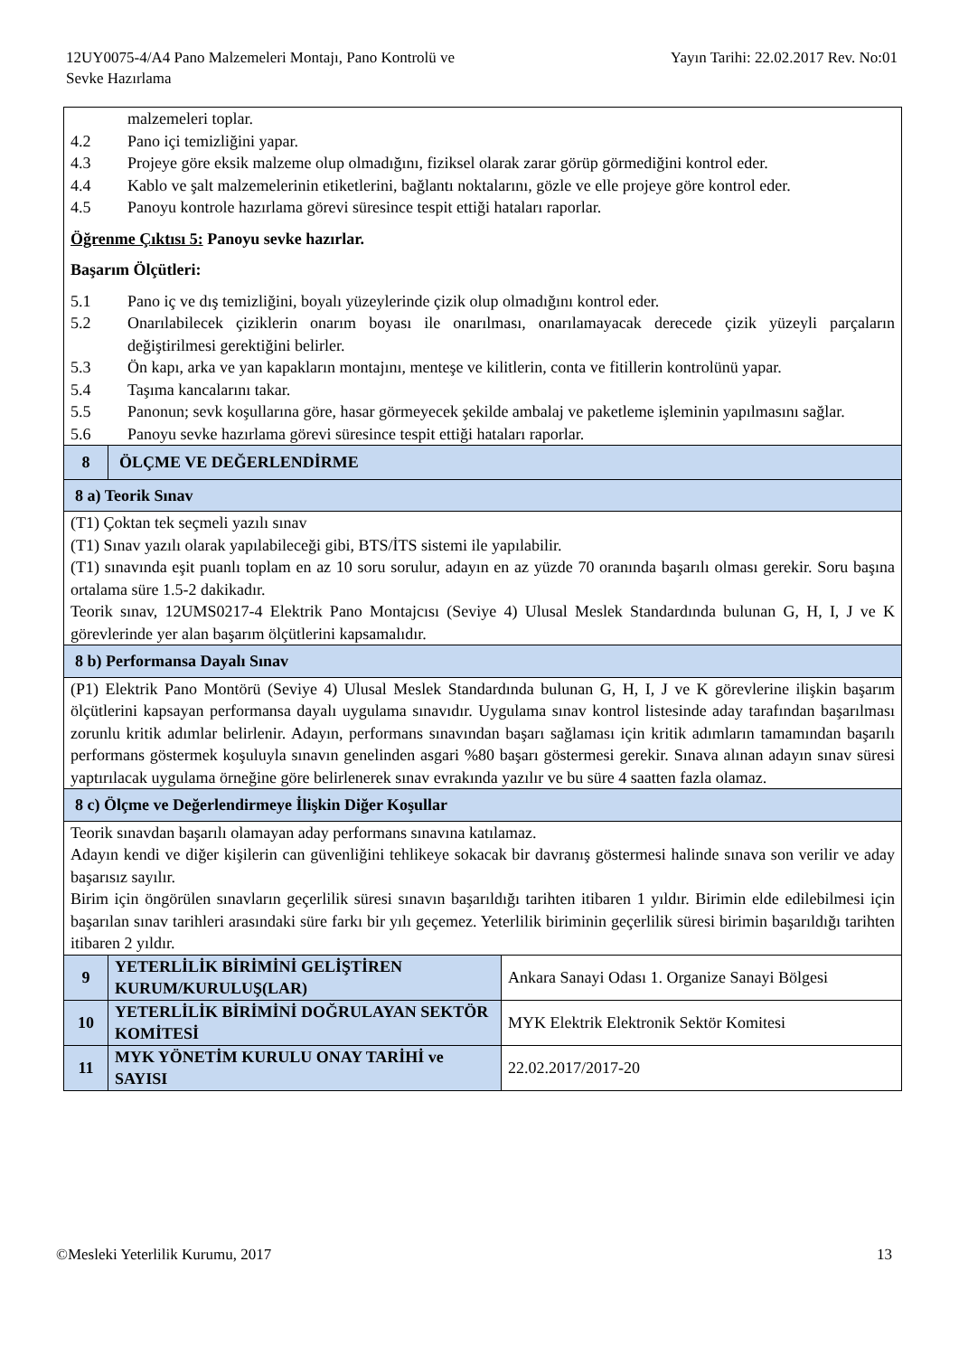12UY0075-4/A4 Pano Malzemeleri Montajı, Pano Kontrolü ve
Sevke Hazırlama
Yayın Tarihi: 22.02.2017 Rev. No:01
| malzemeleri toplar. 4.2 Pano içi temizliğini yapar. 4.3 Projeye göre eksik malzeme olup olmadığını, fiziksel olarak zarar görüp görmediğini kontrol eder. 4.4 Kablo ve şalt malzemelerinin etiketlerini, bağlantı noktalarını, gözle ve elle projeye göre kontrol eder. 4.5 Panoyu kontrole hazırlama görevi süresince tespit ettiği hataları raporlar. Öğrenme Çıktısı 5: Panoyu sevke hazırlar. Başarım Ölçütleri: 5.1 Pano iç ve dış temizliğini, boyalı yüzeylerinde çizik olup olmadığını kontrol eder. 5.2 Onarılabilecek çiziklerin onarım boyası ile onarılması, onarılamayacak derecede çizik yüzeyli parçaların değiştirilmesi gerektiğini belirler. 5.3 Ön kapı, arka ve yan kapakların montajını, menteşe ve kilitlerin, conta ve fitillerin kontrolünü yapar. 5.4 Taşıma kancalarını takar. 5.5 Panonun; sevk koşullarına göre, hasar görmeyecek şekilde ambalaj ve paketleme işleminin yapılmasını sağlar. 5.6 Panoyu sevke hazırlama görevi süresince tespit ettiği hataları raporlar. | | |
| 8 | ÖLÇME VE DEĞERLENDİRME | |
| 8 a) Teorik Sınav | | |
| (T1) Çoktan tek seçmeli yazılı sınav (T1) Sınav yazılı olarak yapılabileceği gibi, BTS/İTS sistemi ile yapılabilir. (T1) sınavında eşit puanlı toplam en az 10 soru sorulur, adayın en az yüzde 70 oranında başarılı olması gerekir. Soru başına ortalama süre 1.5-2 dakikadır. Teorik sınav, 12UMS0217-4 Elektrik Pano Montajcısı (Seviye 4) Ulusal Meslek Standardında bulunan G, H, I, J ve K görevlerinde yer alan başarım ölçütlerini kapsamalıdır. | | |
| 8 b) Performansa Dayalı Sınav | | |
| (P1) Elektrik Pano Montörü (Seviye 4) Ulusal Meslek Standardında bulunan G, H, I, J ve K görevlerine ilişkin başarım ölçütlerini kapsayan performansa dayalı uygulama sınavıdır. Uygulama sınav kontrol listesinde aday tarafından başarılması zorunlu kritik adımlar belirlenir. Adayın, performans sınavından başarı sağlaması için kritik adımların tamamından başarılı performans göstermek koşuluyla sınavın genelinden asgari %80 başarı göstermesi gerekir. Sınava alınan adayın sınav süresi yaptırılacak uygulama örneğine göre belirlenerek sınav evrakında yazılır ve bu süre 4 saatten fazla olamaz. | | |
| 8 c) Ölçme ve Değerlendirmeye İlişkin Diğer Koşullar | | |
| Teorik sınavdan başarılı olamayan aday performans sınavına katılamaz. Adayın kendi ve diğer kişilerin can güvenliğini tehlikeye sokacak bir davranış göstermesi halinde sınava son verilir ve aday başarısız sayılır. Birim için öngörülen sınavların geçerlilik süresi sınavın başarıldığı tarihten itibaren 1 yıldır. Birimin elde edilebilmesi için başarılan sınav tarihleri arasındaki süre farkı bir yılı geçemez. Yeterlilik biriminin geçerlilik süresi birimin başarıldığı tarihten itibaren 2 yıldır. | | |
| 9 | YETERLİLİK BİRİMİNİ GELİŞTİREN KURUM/KURULUŞ(LAR) | Ankara Sanayi Odası 1. Organize Sanayi Bölgesi |
| 10 | YETERLİLİK BİRİMİNİ DOĞRULAYAN SEKTÖR KOMİTESİ | MYK Elektrik Elektronik Sektör Komitesi |
| 11 | MYK YÖNETİM KURULU ONAY TARİHİ ve SAYISI | 22.02.2017/2017-20 |
©Mesleki Yeterlilik Kurumu, 2017
13